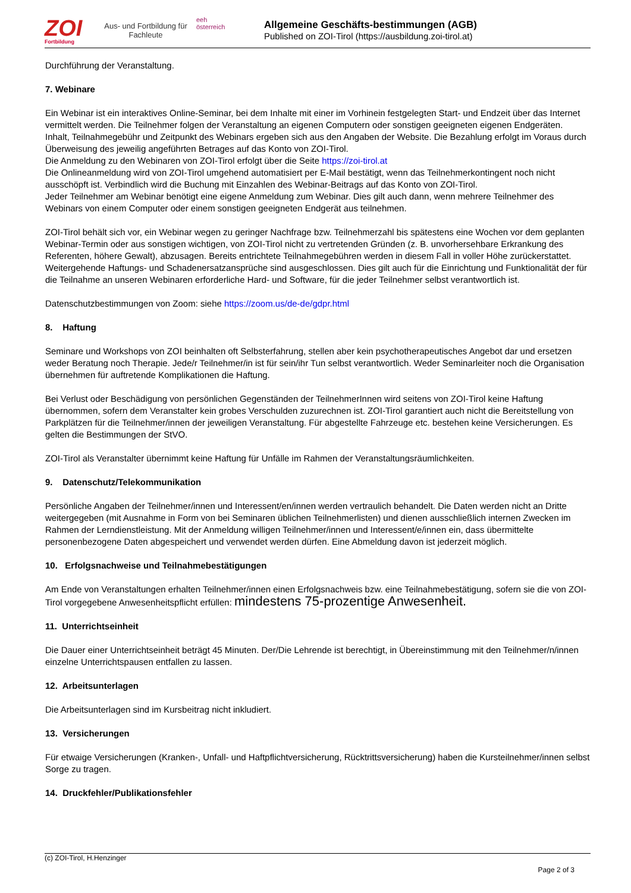ZOI
Fortbildung
Aus- und Fortbildung für Fachleute
eeh
österreich
Allgemeine Geschäfts-bestimmungen (AGB)
Published on ZOI-Tirol (https://ausbildung.zoi-tirol.at)
Durchführung der Veranstaltung.
7. Webinare
Ein Webinar ist ein interaktives Online-Seminar, bei dem Inhalte mit einer im Vorhinein festgelegten Start- und Endzeit über das Internet vermittelt werden. Die Teilnehmer folgen der Veranstaltung an eigenen Computern oder sonstigen geeigneten eigenen Endgeräten.
Inhalt, Teilnahmegebühr und Zeitpunkt des Webinars ergeben sich aus den Angaben der Website. Die Bezahlung erfolgt im Voraus durch Überweisung des jeweilig angeführten Betrages auf das Konto von ZOI-Tirol.
Die Anmeldung zu den Webinaren von ZOI-Tirol erfolgt über die Seite https://zoi-tirol.at
Die Onlineanmeldung wird von ZOI-Tirol umgehend automatisiert per E-Mail bestätigt, wenn das Teilnehmerkontingent noch nicht ausschöpft ist. Verbindlich wird die Buchung mit Einzahlen des Webinar-Beitrags auf das Konto von ZOI-Tirol.
Jeder Teilnehmer am Webinar benötigt eine eigene Anmeldung zum Webinar. Dies gilt auch dann, wenn mehrere Teilnehmer des Webinars von einem Computer oder einem sonstigen geeigneten Endgerät aus teilnehmen.
ZOI-Tirol behält sich vor, ein Webinar wegen zu geringer Nachfrage bzw. Teilnehmerzahl bis spätestens eine Wochen vor dem geplanten Webinar-Termin oder aus sonstigen wichtigen, von ZOI-Tirol nicht zu vertretenden Gründen (z. B. unvorhersehbare Erkrankung des Referenten, höhere Gewalt), abzusagen. Bereits entrichtete Teilnahmegebühren werden in diesem Fall in voller Höhe zurückerstattet. Weitergehende Haftungs- und Schadenersatzansprüche sind ausgeschlossen. Dies gilt auch für die Einrichtung und Funktionalität der für die Teilnahme an unseren Webinaren erforderliche Hard- und Software, für die jeder Teilnehmer selbst verantwortlich ist.
Datenschutzbestimmungen von Zoom: siehe https://zoom.us/de-de/gdpr.html
8. Haftung
Seminare und Workshops von ZOI beinhalten oft Selbsterfahrung, stellen aber kein psychotherapeutisches Angebot dar und ersetzen weder Beratung noch Therapie. Jede/r Teilnehmer/in ist für sein/ihr Tun selbst verantwortlich. Weder Seminarleiter noch die Organisation übernehmen für auftretende Komplikationen die Haftung.
Bei Verlust oder Beschädigung von persönlichen Gegenständen der TeilnehmerInnen wird seitens von ZOI-Tirol keine Haftung übernommen, sofern dem Veranstalter kein grobes Verschulden zuzurechnen ist. ZOI-Tirol garantiert auch nicht die Bereitstellung von Parkplätzen für die Teilnehmer/innen der jeweiligen Veranstaltung. Für abgestellte Fahrzeuge etc. bestehen keine Versicherungen. Es gelten die Bestimmungen der StVO.
ZOI-Tirol als Veranstalter übernimmt keine Haftung für Unfälle im Rahmen der Veranstaltungsräumlichkeiten.
9. Datenschutz/Telekommunikation
Persönliche Angaben der Teilnehmer/innen und Interessent/en/innen werden vertraulich behandelt. Die Daten werden nicht an Dritte weitergegeben (mit Ausnahme in Form von bei Seminaren üblichen Teilnehmerlisten) und dienen ausschließlich internen Zwecken im Rahmen der Lerndienstleistung. Mit der Anmeldung willigen Teilnehmer/innen und Interessent/e/innen ein, dass übermittelte personenbezogene Daten abgespeichert und verwendet werden dürfen. Eine Abmeldung davon ist jederzeit möglich.
10. Erfolgsnachweise und Teilnahmebestätigungen
Am Ende von Veranstaltungen erhalten Teilnehmer/innen einen Erfolgsnachweis bzw. eine Teilnahmebestätigung, sofern sie die von ZOI-Tirol vorgegebene Anwesenheitspflicht erfüllen: mindestens 75-prozentige Anwesenheit.
11. Unterrichtseinheit
Die Dauer einer Unterrichtseinheit beträgt 45 Minuten. Der/Die Lehrende ist berechtigt, in Übereinstimmung mit den Teilnehmer/n/innen einzelne Unterrichtspausen entfallen zu lassen.
12. Arbeitsunterlagen
Die Arbeitsunterlagen sind im Kursbeitrag nicht inkludiert.
13. Versicherungen
Für etwaige Versicherungen (Kranken-, Unfall- und Haftpflichtversicherung, Rücktrittsversicherung) haben die Kursteilnehmer/innen selbst Sorge zu tragen.
14. Druckfehler/Publikationsfehler
(c) ZOI-Tirol, H.Henzinger
Page 2 of 3